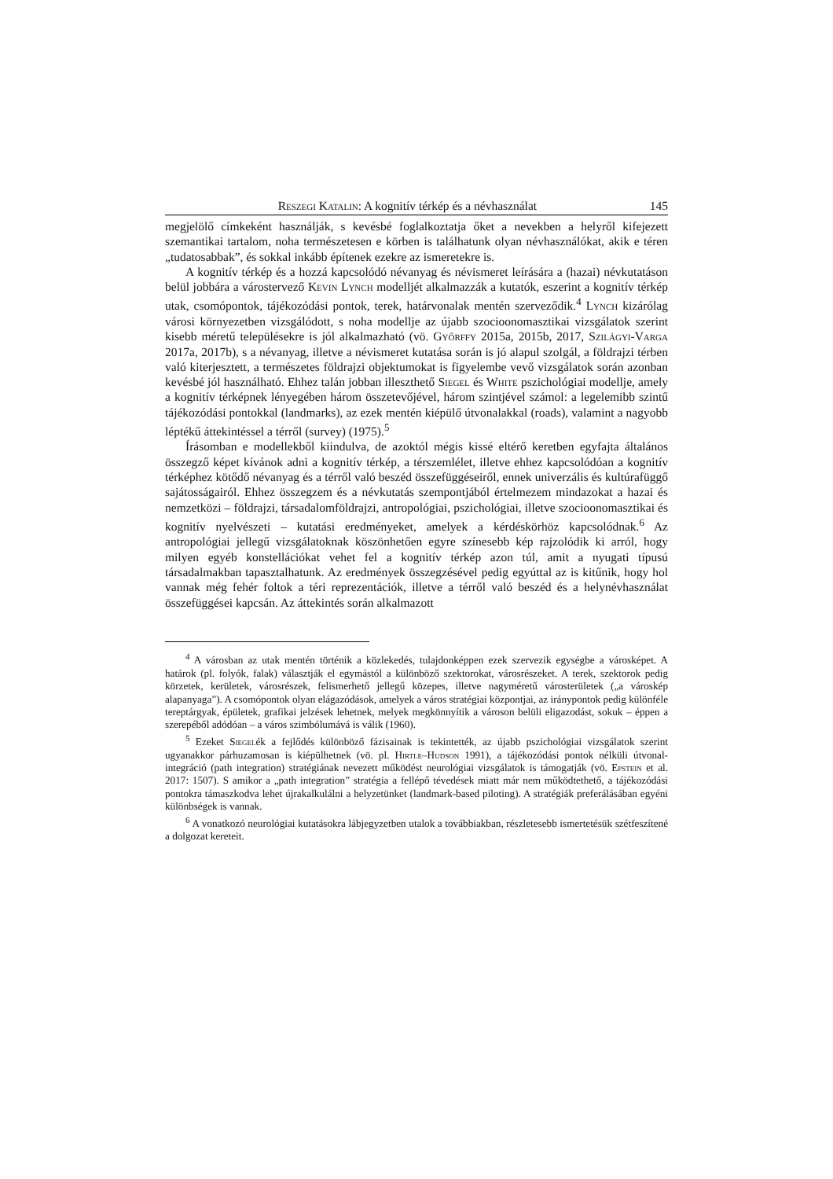Reszegi Katalin: A kognitív térkép és a névhasználat 145
megjelölő címkeként használják, s kevésbé foglalkoztatja őket a nevekben a helyről kifejezett szemantikai tartalom, noha természetesen e körben is találhatunk olyan névhasználókat, akik e téren „tudatosabbak”, és sokkal inkább építenek ezekre az ismeretekre is.
A kognitív térkép és a hozzá kapcsolódó névanyag és névismeret leírására a (hazai) névkutatáson belül jobbára a várostervező Kevin Lynch modelljét alkalmazzák a kutatók, eszerint a kognitív térkép utak, csomópontok, tájékozódási pontok, terek, határvonalak mentén szerveződik.<sup>4</sup> Lynch kizárólag városi környezetben vizsgálódott, s noha modellje az újabb szocioonomasztikai vizsgálatok szerint kisebb méretű településekre is jól alkalmazható (vö. Győrffy 2015a, 2015b, 2017, Szilágyi-Varga 2017a, 2017b), s a névanyag, illetve a névismeret kutatása során is jó alapul szolgál, a földrajzi térben való kiterjesztett, a természetes földrajzi objektumokat is figyelembe vevő vizsgálatok során azonban kevésbé jól használható. Ehhez talán jobban illeszthető Siegel és White pszichológiai modellje, amely a kognitív térképnek lényegében három összetevőjével, három szintjével számol: a legelemibb szintű tájékozódási pontokkal (landmarks), az ezek mentén kiépülő útvonalakkal (roads), valamint a nagyobb léptékű áttekintéssel a térről (survey) (1975).<sup>5</sup>
Írásomban e modellekből kiindulva, de azoktól mégis kissé eltérő keretben egyfajta általános összegző képet kívánok adni a kognitív térkép, a térszemlélet, illetve ehhez kapcsolódóan a kognitív térképhez kötődő névanyag és a térről való beszéd összefüggéseiről, ennek univerzális és kultúrafüggő sajátosságairól. Ehhez összegzem és a névkutatás szempontjából értelmezem mindazokat a hazai és nemzetközi – földrajzi, társadalomföldrajzi, antropológiai, pszichológiai, illetve szocioonomasztikai és kognitív nyelvészeti – kutatási eredményeket, amelyek a kérdéskörhöz kapcsolódnak.<sup>6</sup> Az antropológiai jellegű vizsgálatoknak köszönhetően egyre színesebb kép rajzolódik ki arról, hogy milyen egyéb konstellációkat vehet fel a kognitív térkép azon túl, amit a nyugati típusú társadalmakban tapasztalhatunk. Az eredmények összegzésével pedig egyúttal az is kitűnik, hogy hol vannak még fehér foltok a téri reprezentációk, illetve a térről való beszéd és a helynévhasználat összefüggései kapcsán. Az áttekintés során alkalmazott
<sup>4</sup> A városban az utak mentén történik a közlekedés, tulajdonképpen ezek szervezik egységbe a városképet. A határok (pl. folyók, falak) választják el egymástól a különböző szektorokat, városrészeket. A terek, szektorok pedig körzetek, kerületek, városrészek, felismerhető jellegű közepes, illetve nagyméretű városterületek („a városkép alapanyaga”). A csomópontok olyan elágazódások, amelyek a város stratégiai központjai, az iránypontok pedig különféle tereptárgyak, épületek, grafikai jelzések lehetnek, melyek megkönnyítik a városon belüli eligazodást, sokuk – éppen a szerepéből adódóan – a város szimbólumává is válik (1960).
<sup>5</sup> Ezeket Siegelék a fejlődés különböző fázisainak is tekintették, az újabb pszichológiai vizsgálatok szerint ugyanakkor párhuzamosan is kiépülhetnek (vö. pl. Hirtle–Hudson 1991), a tájékozódási pontok nélküli útvonal-integráció (path integration) stratégiának nevezett működést neurológiai vizsgálatok is támogatják (vö. Epstein et al. 2017: 1507). S amikor a „path integration” stratégia a fellépő tévedések miatt már nem működtethető, a tájékozódási pontokra támaszkodva lehet újrakalkulálni a helyzetünket (landmark-based piloting). A stratégiák preferálásában egyéni különbségek is vannak.
<sup>6</sup> A vonatkozó neurológiai kutatásokra lábjegyzetben utalok a továbbiakban, részletesebb ismertetésük szétfeszítené a dolgozat kereteit.